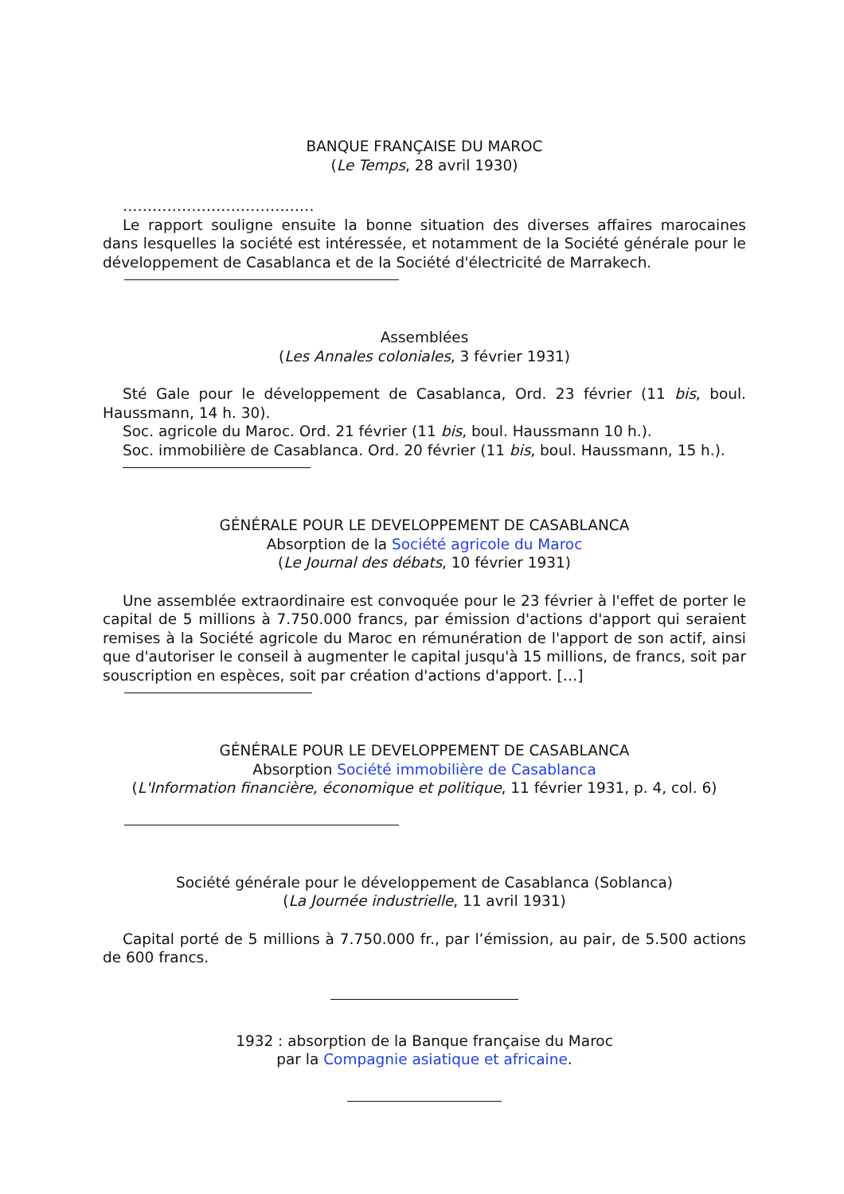BANQUE FRANÇAISE DU MAROC
(Le Temps, 28 avril 1930)
…………………………………
Le rapport souligne ensuite la bonne situation des diverses affaires marocaines dans lesquelles la société est intéressée, et notamment de la Société générale pour le développement de Casablanca et de la Société d'électricité de Marrakech.
Assemblées
(Les Annales coloniales, 3 février 1931)
Sté Gale pour le développement de Casablanca, Ord. 23 février (11 bis, boul. Haussmann, 14 h. 30).
Soc. agricole du Maroc. Ord. 21 février (11 bis, boul. Haussmann 10 h.).
Soc. immobilière de Casablanca. Ord. 20 février (11 bis, boul. Haussmann, 15 h.).
GÉNÉRALE POUR LE DEVELOPPEMENT DE CASABLANCA
Absorption de la Société agricole du Maroc
(Le Journal des débats, 10 février 1931)
Une assemblée extraordinaire est convoquée pour le 23 février à l'effet de porter le capital de 5 millions à 7.750.000 francs, par émission d'actions d'apport qui seraient remises à la Société agricole du Maroc en rémunération de l'apport de son actif, ainsi que d'autoriser le conseil à augmenter le capital jusqu'à 15 millions, de francs, soit par souscription en espèces, soit par création d'actions d'apport. […]
GÉNÉRALE POUR LE DEVELOPPEMENT DE CASABLANCA
Absorption Société immobilière de Casablanca
(L'Information financière, économique et politique, 11 février 1931, p. 4, col. 6)
Société générale pour le développement de Casablanca (Soblanca)
(La Journée industrielle, 11 avril 1931)
Capital porté de 5 millions à 7.750.000 fr., par l’émission, au pair, de 5.500 actions de 600 francs.
1932 : absorption de la Banque française du Maroc
par la Compagnie asiatique et africaine.